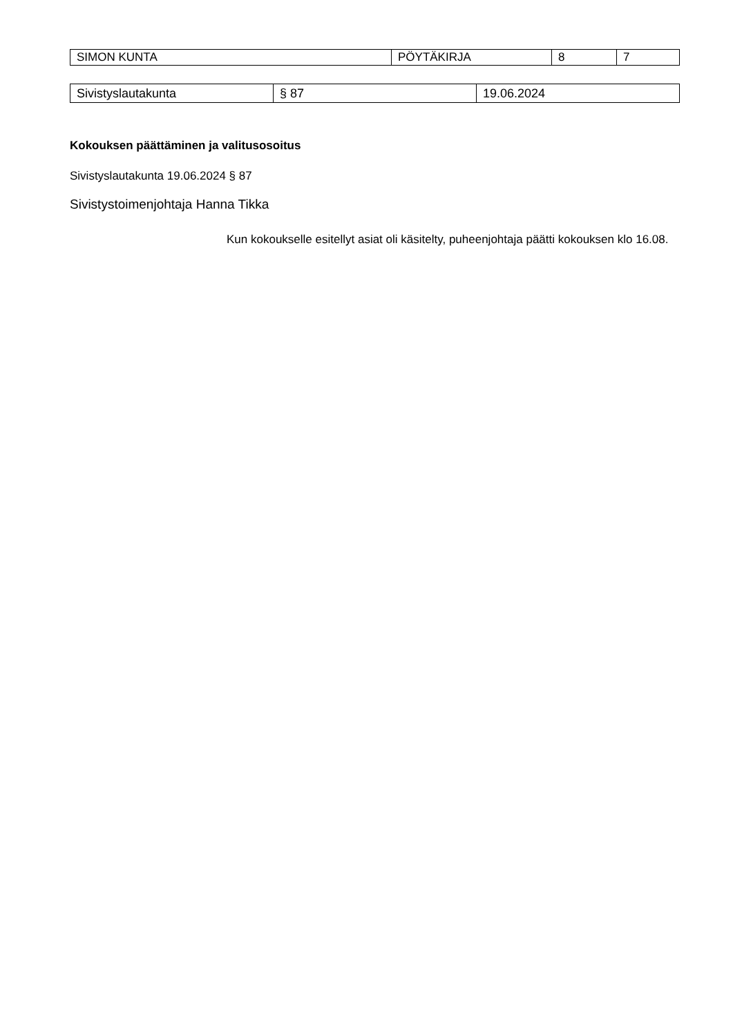| SIMON KUNTA | PÖYTÄKIRJA | 8 | 7 |
| Sivistyslautakunta | § 87 | 19.06.2024 |
Kokouksen päättäminen ja valitusosoitus
Sivistyslautakunta 19.06.2024 § 87
Sivistystoimenjohtaja Hanna Tikka
Kun kokoukselle esitellyt asiat oli käsitelty, puheenjohtaja päätti kokouksen klo 16.08.